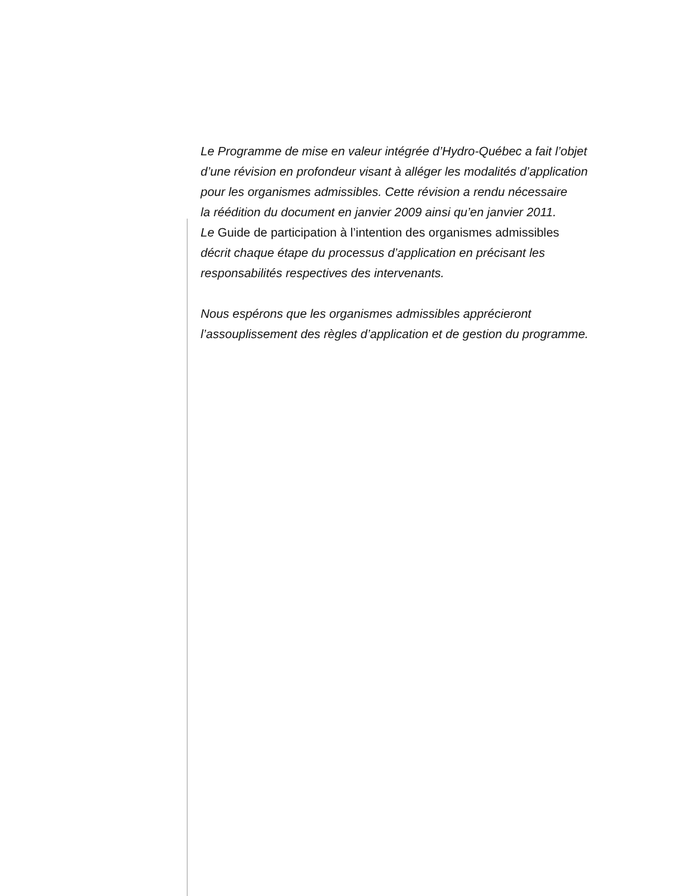Le Programme de mise en valeur intégrée d’Hydro-Québec a fait l’objet
d’une révision en profondeur visant à alléger les modalités d’application
pour les organismes admissibles. Cette révision a rendu nécessaire
la réédition du document en janvier 2009 ainsi qu’en janvier 2011.
Le Guide de participation à l’intention des organismes admissibles
décrit chaque étape du processus d’application en précisant les
responsabilités respectives des intervenants.
Nous espérons que les organismes admissibles apprécieront
l’assouplissement des règles d’application et de gestion du programme.